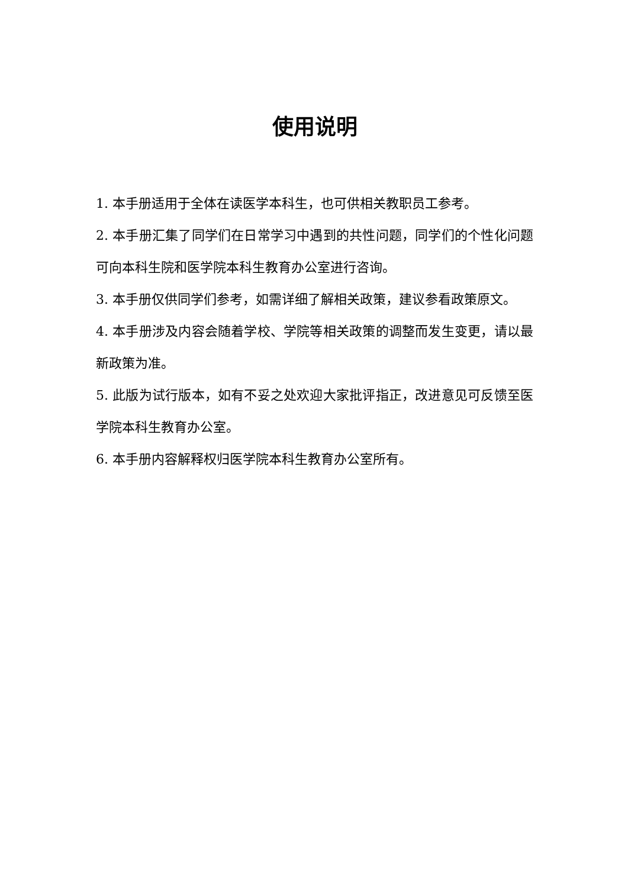使用说明
1. 本手册适用于全体在读医学本科生，也可供相关教职员工参考。
2. 本手册汇集了同学们在日常学习中遇到的共性问题，同学们的个性化问题可向本科生院和医学院本科生教育办公室进行咨询。
3. 本手册仅供同学们参考，如需详细了解相关政策，建议参看政策原文。
4. 本手册涉及内容会随着学校、学院等相关政策的调整而发生变更，请以最新政策为准。
5. 此版为试行版本，如有不妥之处欢迎大家批评指正，改进意见可反馈至医学院本科生教育办公室。
6. 本手册内容解释权归医学院本科生教育办公室所有。